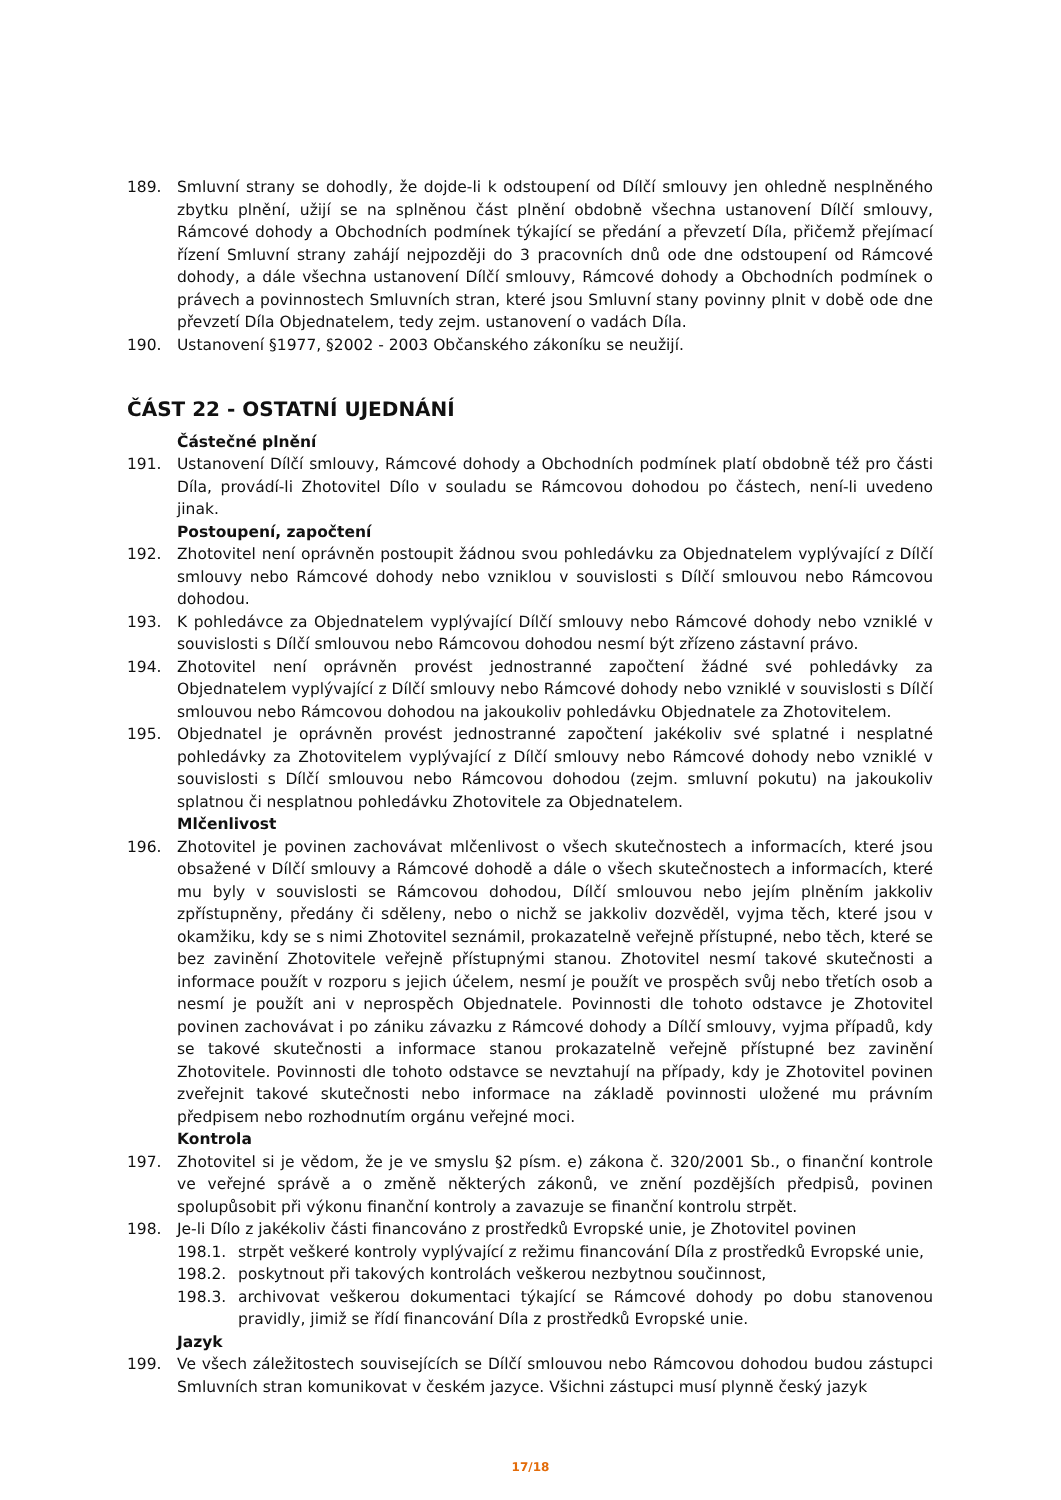189. Smluvní strany se dohodly, že dojde-li k odstoupení od Dílčí smlouvy jen ohledně nesplněného zbytku plnění, užijí se na splněnou část plnění obdobně všechna ustanovení Dílčí smlouvy, Rámcové dohody a Obchodních podmínek týkající se předání a převzetí Díla, přičemž přejímací řízení Smluvní strany zahájí nejpozději do 3 pracovních dnů ode dne odstoupení od Rámcové dohody, a dále všechna ustanovení Dílčí smlouvy, Rámcové dohody a Obchodních podmínek o právech a povinnostech Smluvních stran, které jsou Smluvní stany povinny plnit v době ode dne převzetí Díla Objednatelem, tedy zejm. ustanovení o vadách Díla.
190. Ustanovení §1977, §2002 - 2003 Občanského zákoníku se neužijí.
ČÁST 22 - OSTATNÍ UJEDNÁNÍ
Částečné plnění
191. Ustanovení Dílčí smlouvy, Rámcové dohody a Obchodních podmínek platí obdobně též pro části Díla, provádí-li Zhotovitel Dílo v souladu se Rámcovou dohodou po částech, není-li uvedeno jinak.
Postoupení, započtení
192. Zhotovitel není oprávněn postoupit žádnou svou pohledávku za Objednatelem vyplývající z Dílčí smlouvy nebo Rámcové dohody nebo vzniklou v souvislosti s Dílčí smlouvou nebo Rámcovou dohodou.
193. K pohledávce za Objednatelem vyplývající Dílčí smlouvy nebo Rámcové dohody nebo vzniklé v souvislosti s Dílčí smlouvou nebo Rámcovou dohodou nesmí být zřízeno zástavní právo.
194. Zhotovitel není oprávněn provést jednostranné započtení žádné své pohledávky za Objednatelem vyplývající z Dílčí smlouvy nebo Rámcové dohody nebo vzniklé v souvislosti s Dílčí smlouvou nebo Rámcovou dohodou na jakoukoliv pohledávku Objednatele za Zhotovitelem.
195. Objednatel je oprávněn provést jednostranné započtení jakékoliv své splatné i nesplatné pohledávky za Zhotovitelem vyplývající z Dílčí smlouvy nebo Rámcové dohody nebo vzniklé v souvislosti s Dílčí smlouvou nebo Rámcovou dohodou (zejm. smluvní pokutu) na jakoukoliv splatnou či nesplatnou pohledávku Zhotovitele za Objednatelem.
Mlčenlivost
196. Zhotovitel je povinen zachovávat mlčenlivost o všech skutečnostech a informacích, které jsou obsažené v Dílčí smlouvy a Rámcové dohodě a dále o všech skutečnostech a informacích, které mu byly v souvislosti se Rámcovou dohodou, Dílčí smlouvou nebo jejím plněním jakkoliv zpřístupněny, předány či sděleny, nebo o nichž se jakkoliv dozvěděl, vyjma těch, které jsou v okamžiku, kdy se s nimi Zhotovitel seznámil, prokazatelně veřejně přístupné, nebo těch, které se bez zavinění Zhotovitele veřejně přístupnými stanou. Zhotovitel nesmí takové skutečnosti a informace použít v rozporu s jejich účelem, nesmí je použít ve prospěch svůj nebo třetích osob a nesmí je použít ani v neprospěch Objednatele. Povinnosti dle tohoto odstavce je Zhotovitel povinen zachovávat i po zániku závazku z Rámcové dohody a Dílčí smlouvy, vyjma případů, kdy se takové skutečnosti a informace stanou prokazatelně veřejně přístupné bez zavinění Zhotovitele. Povinnosti dle tohoto odstavce se nevztahují na případy, kdy je Zhotovitel povinen zveřejnit takové skutečnosti nebo informace na základě povinnosti uložené mu právním předpisem nebo rozhodnutím orgánu veřejné moci.
Kontrola
197. Zhotovitel si je vědom, že je ve smyslu §2 písm. e) zákona č. 320/2001 Sb., o finanční kontrole ve veřejné správě a o změně některých zákonů, ve znění pozdějších předpisů, povinen spolupůsobit při výkonu finanční kontroly a zavazuje se finanční kontrolu strpět.
198. Je-li Dílo z jakékoliv části financováno z prostředků Evropské unie, je Zhotovitel povinen
198.1. strpět veškeré kontroly vyplývající z režimu financování Díla z prostředků Evropské unie,
198.2. poskytnout při takových kontrolách veškerou nezbytnou součinnost,
198.3. archivovat veškerou dokumentaci týkající se Rámcové dohody po dobu stanovenou pravidly, jimiž se řídí financování Díla z prostředků Evropské unie.
Jazyk
199. Ve všech záležitostech souvisejících se Dílčí smlouvou nebo Rámcovou dohodou budou zástupci Smluvních stran komunikovat v českém jazyce. Všichni zástupci musí plynně český jazyk
17/18